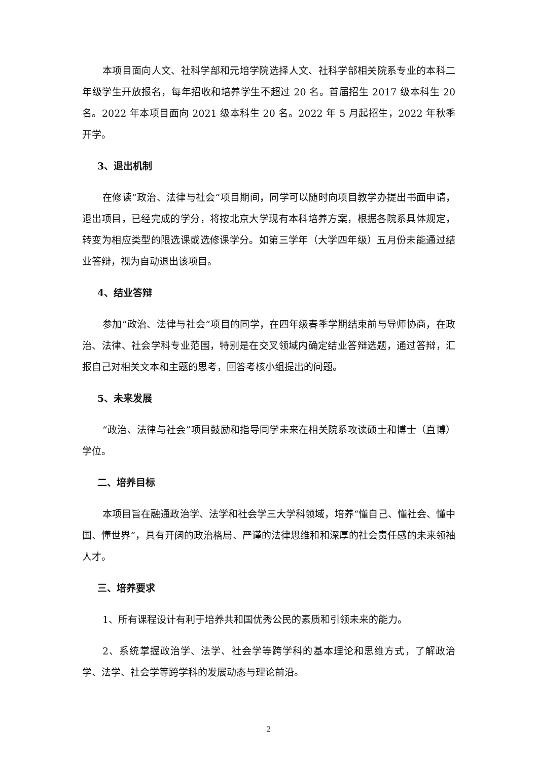本项目面向人文、社科学部和元培学院选择人文、社科学部相关院系专业的本科二年级学生开放报名，每年招收和培养学生不超过 20 名。首届招生 2017 级本科生 20 名。2022 年本项目面向 2021 级本科生 20 名。2022 年 5 月起招生，2022 年秋季开学。
3、退出机制
在修读“政治、法律与社会”项目期间，同学可以随时向项目教学办提出书面申请，退出项目，已经完成的学分，将按北京大学现有本科培养方案，根据各院系具体规定，转变为相应类型的限选课或选修课学分。如第三学年（大学四年级）五月份未能通过结业答辩，视为自动退出该项目。
4、结业答辩
参加“政治、法律与社会”项目的同学，在四年级春季学期结束前与导师协商，在政治、法律、社会学科专业范围，特别是在交叉领域内确定结业答辩选题，通过答辩，汇报自己对相关文本和主题的思考，回答考核小组提出的问题。
5、未来发展
“政治、法律与社会”项目鼓励和指导同学未来在相关院系攻读硕士和博士（直博）学位。
二、培养目标
本项目旨在融通政治学、法学和社会学三大学科领域，培养“懂自己、懂社会、懂中国、懂世界”，具有开阔的政治格局、严谨的法律思维和和深厚的社会责任感的未来领袖人才。
三、培养要求
1、所有课程设计有利于培养共和国优秀公民的素质和引领未来的能力。
2、系统掌握政治学、法学、社会学等跨学科的基本理论和思维方式，了解政治学、法学、社会学等跨学科的发展动态与理论前沿。
2